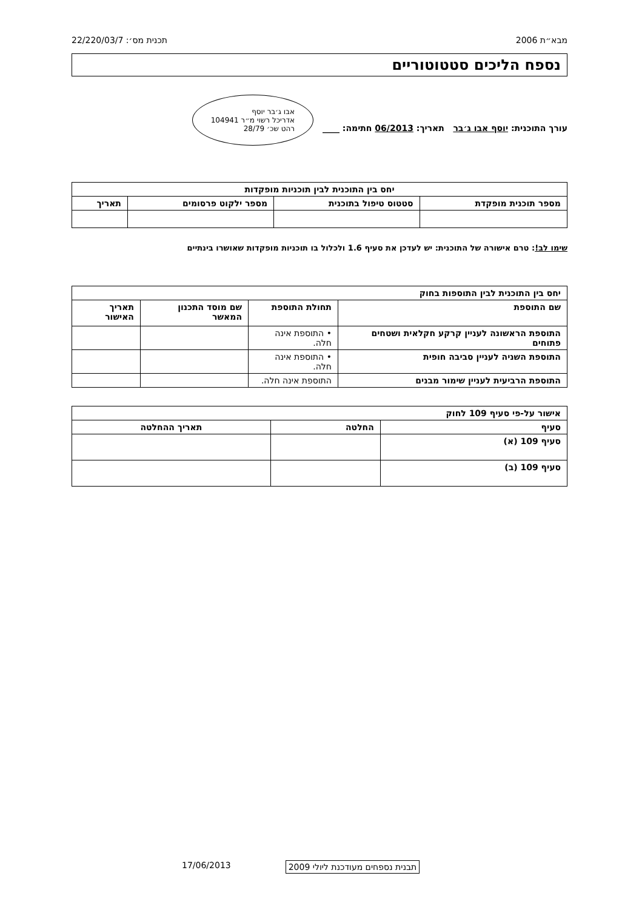מבא״ת 2006 תכנית מס׳: 22/220/03/7
נספח הליכים סטטוטוריים
עורך התוכנית: יוסף אבו ג׳בר תאריך: 06/2013 חתימה: ____ אבו ג׳בר יוסף
אדריכל רשוי מ״ר 104941
רהט שכ׳ 28/79
| יחס בין התוכנית לבין תוכניות מופקדות | | | |
| --- | --- | --- | --- |
| מספר תוכנית מופקדת | סטטוס טיפול בתוכנית | מספר ילקוט פרסומים | תאריך |
שימו לב!: טרם אישורה של התוכנית: יש לעדכן את סעיף 1.6 ולכלול בו תוכניות מופקדות שאושרו בינתיים
| יחס בין התוכנית לבין התוספות בחוק | | | |
| --- | --- | --- | --- |
| שם התוספת | תחולת התוספת | שם מוסד התכנון המאשר | תאריך האישור |
| התוספת הראשונה לעניין קרקע חקלאית ושטחים פתוחים | • התוספת אינה חלה. | | |
| התוספת השניה לעניין סביבה חופית | • התוספת אינה חלה. | | |
| התוספת הרביעית לעניין שימור מבנים | התוספת אינה חלה. | | |
| אישור על-פי סעיף 109 לחוק | | |
| --- | --- | --- |
| סעיף | החלטה | תאריך ההחלטה |
| סעיף 109 (א) | | |
| סעיף 109 (ב) | | |
תבנית נספחים מעודכנת ליולי 2009 17/06/2013